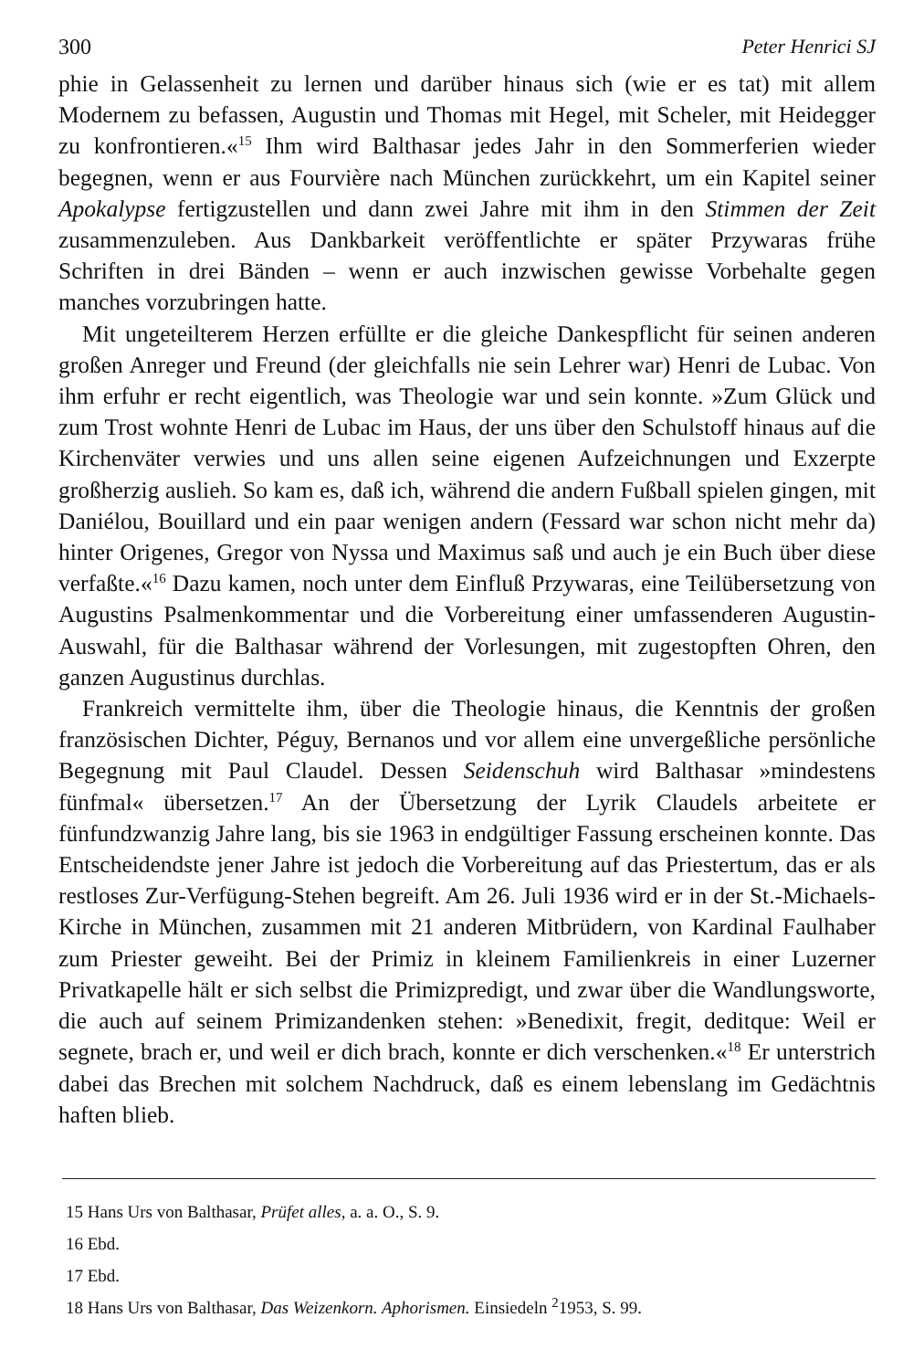300 Peter Henrici SJ
phie in Gelassenheit zu lernen und darüber hinaus sich (wie er es tat) mit allem Modernem zu befassen, Augustin und Thomas mit Hegel, mit Scheler, mit Heidegger zu konfrontieren.«<sup>15</sup> Ihm wird Balthasar jedes Jahr in den Sommerferien wieder begegnen, wenn er aus Fourvière nach München zurückkehrt, um ein Kapitel seiner Apokalypse fertigzustellen und dann zwei Jahre mit ihm in den Stimmen der Zeit zusammenzuleben. Aus Dankbarkeit veröffentlichte er später Przywaras frühe Schriften in drei Bänden – wenn er auch inzwischen gewisse Vorbehalte gegen manches vorzubringen hatte.
Mit ungeteilterem Herzen erfüllte er die gleiche Dankespflicht für seinen anderen großen Anreger und Freund (der gleichfalls nie sein Lehrer war) Henri de Lubac. Von ihm erfuhr er recht eigentlich, was Theologie war und sein konnte. »Zum Glück und zum Trost wohnte Henri de Lubac im Haus, der uns über den Schulstoff hinaus auf die Kirchenväter verwies und uns allen seine eigenen Aufzeichnungen und Exzerpte großherzig auslieh. So kam es, daß ich, während die andern Fußball spielen gingen, mit Daniélou, Bouillard und ein paar wenigen andern (Fessard war schon nicht mehr da) hinter Origenes, Gregor von Nyssa und Maximus saß und auch je ein Buch über diese verfaßte.«<sup>16</sup> Dazu kamen, noch unter dem Einfluß Przywaras, eine Teilübersetzung von Augustins Psalmenkommentar und die Vorbereitung einer umfassenderen Augustin-Auswahl, für die Balthasar während der Vorlesungen, mit zugestopften Ohren, den ganzen Augustinus durchlas.
Frankreich vermittelte ihm, über die Theologie hinaus, die Kenntnis der großen französischen Dichter, Péguy, Bernanos und vor allem eine unvergeßliche persönliche Begegnung mit Paul Claudel. Dessen Seidenschuh wird Balthasar »mindestens fünfmal« übersetzen.<sup>17</sup> An der Übersetzung der Lyrik Claudels arbeitete er fünfundzwanzig Jahre lang, bis sie 1963 in endgültiger Fassung erscheinen konnte. Das Entscheidendste jener Jahre ist jedoch die Vorbereitung auf das Priestertum, das er als restloses Zur-Verfügung-Stehen begreift. Am 26. Juli 1936 wird er in der St.-Michaels-Kirche in München, zusammen mit 21 anderen Mitbrüdern, von Kardinal Faulhaber zum Priester geweiht. Bei der Primiz in kleinem Familienkreis in einer Luzerner Privatkapelle hält er sich selbst die Primizpredigt, und zwar über die Wandlungsworte, die auch auf seinem Primizandenken stehen: »Benedixit, fregit, deditque: Weil er segnete, brach er, und weil er dich brach, konnte er dich verschenken.«<sup>18</sup> Er unterstrich dabei das Brechen mit solchem Nachdruck, daß es einem lebenslang im Gedächtnis haften blieb.
15 Hans Urs von Balthasar, Prüfet alles, a. a. O., S. 9.
16 Ebd.
17 Ebd.
18 Hans Urs von Balthasar, Das Weizenkorn. Aphorismen. Einsiedeln <sup>2</sup>1953, S. 99.